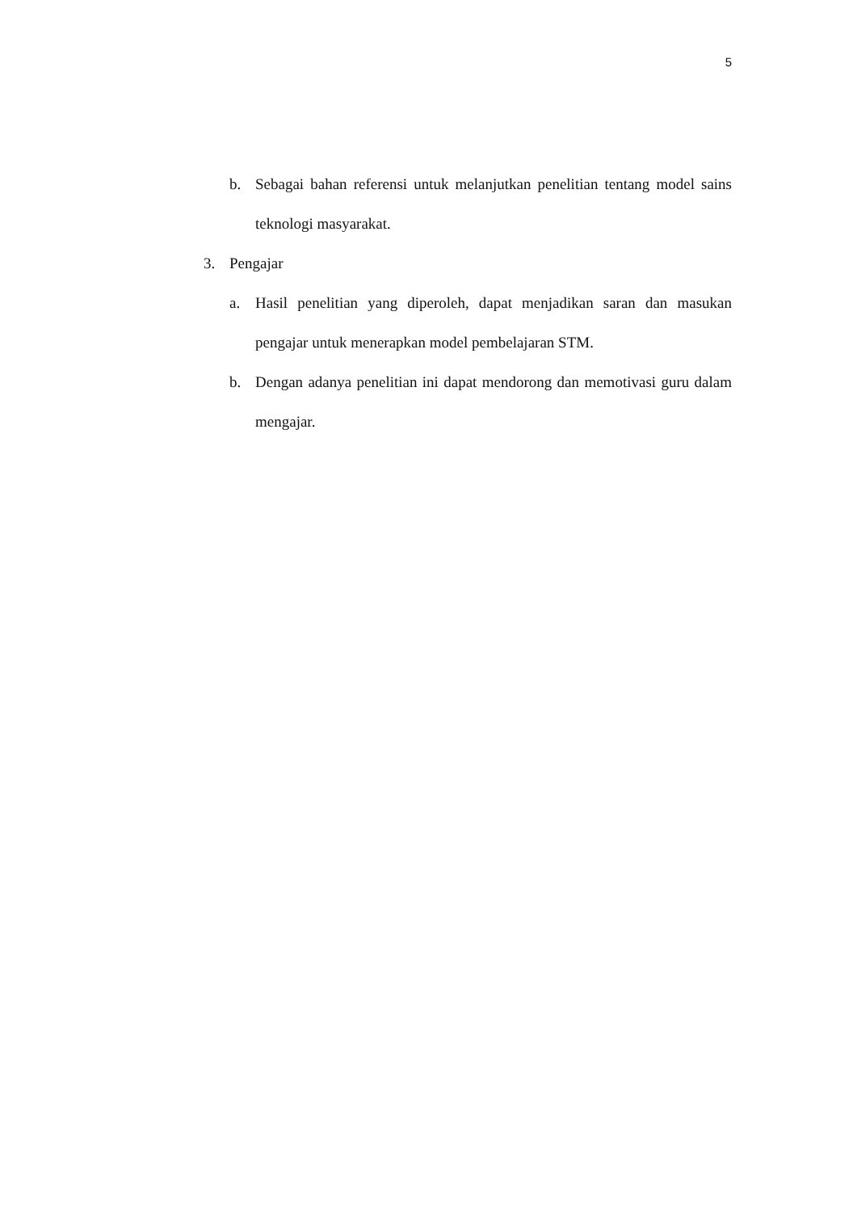5
b. Sebagai bahan referensi untuk melanjutkan penelitian tentang model sains teknologi masyarakat.
3. Pengajar
a. Hasil penelitian yang diperoleh, dapat menjadikan saran dan masukan pengajar untuk menerapkan model pembelajaran STM.
b. Dengan adanya penelitian ini dapat mendorong dan memotivasi guru dalam mengajar.